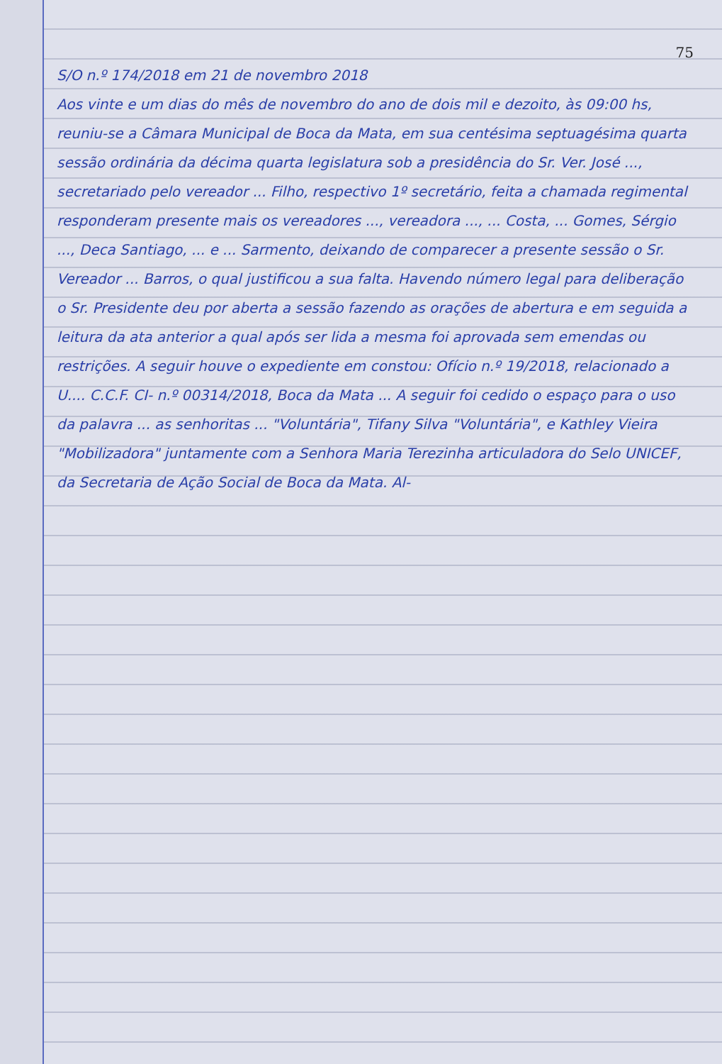75
S/O n.º 174/2018 em 21 de novembro 2018
Aos vinte e um dias do mês de novembro do ano de dois mil e dezoito, às 09:00 hs, reuniu-se a Câmara Municipal de Boca da Mata, em sua centésima septuagésima quarta sessão ordinária da décima quarta legislatura sob a presidência do Sr. Ver. José ..., secretariado pelo vereador ... Filho, respectivo 1º secretário, feita a chamada regimental responderam presente mais os vereadores ..., vereadora ..., ... Costa, ... Gomes, Sérgio ..., Deca Santiago, ... e ... Sarmento, deixando de comparecer a presente sessão o Sr. Vereador ... Barros, o qual justificou a sua falta. Havendo número legal para deliberação o Sr. Presidente deu por aberta a sessão fazendo as orações de abertura e em seguida a leitura da ata anterior a qual após ser lida a mesma foi aprovada sem emendas ou restrições. A seguir houve o expediente em constou: Ofício n.º 19/2018, relacionado a U.... C.C.F. CI- n.º 00314/2018, Boca da Mata ... A seguir foi cedido o espaço para o uso da palavra ... as senhoritas ... "Voluntária", Tifany Silva "Voluntária", e Kathley Vieira "Mobilizadora" juntamente com a Senhora Maria Terezinha articuladora do Selo UNICEF, da Secretaria de Ação Social de Boca da Mata. Al-